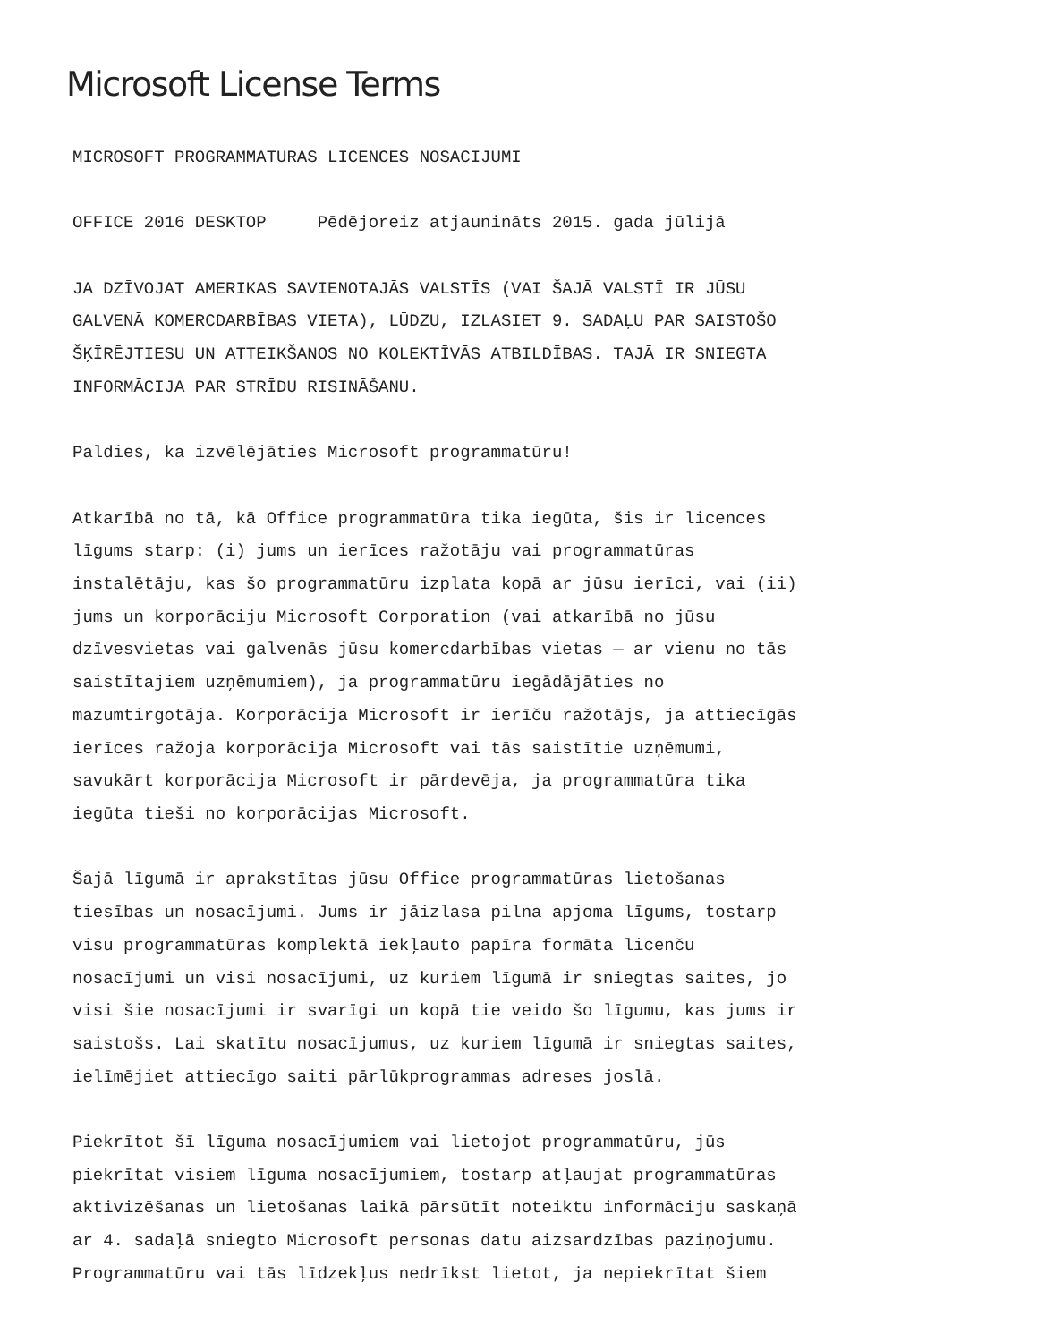Microsoft License Terms
MICROSOFT PROGRAMMATŪRAS LICENCES NOSACĪJUMI
OFFICE 2016 DESKTOP Pēdējoreiz atjaunināts 2015. gada jūlijā
JA DZĪVOJAT AMERIKAS SAVIENOTAJĀS VALSTĪS (VAI ŠAJĀ VALSTĪ IR JŪSU GALVENĀ KOMERCDARBĪBAS VIETA), LŪDZU, IZLASIET 9. SADAĻU PAR SAISTOŠO ŠĶĪRĒJTIESU UN ATTEIKŠANOS NO KOLEKTĪVĀS ATBILDĪBAS. TAJĀ IR SNIEGTA INFORMĀCIJA PAR STRĪDU RISINĀŠANU.
Paldies, ka izvēlējāties Microsoft programmatūru!
Atkarībā no tā, kā Office programmatūra tika iegūta, šis ir licences līgums starp: (i) jums un ierīces ražotāju vai programmatūras instalētāju, kas šo programmatūru izplata kopā ar jūsu ierīci, vai (ii) jums un korporāciju Microsoft Corporation (vai atkarībā no jūsu dzīvesvietas vai galvenās jūsu komercdarbības vietas — ar vienu no tās saistītajiem uzņēmumiem), ja programmatūru iegādājāties no mazumtirgotāja. Korporācija Microsoft ir ierīču ražotājs, ja attiecīgās ierīces ražoja korporācija Microsoft vai tās saistītie uzņēmumi, savukārt korporācija Microsoft ir pārdevēja, ja programmatūra tika iegūta tieši no korporācijas Microsoft.
Šajā līgumā ir aprakstītas jūsu Office programmatūras lietošanas tiesības un nosacījumi. Jums ir jāizlasa pilna apjoma līgums, tostarp visu programmatūras komplektā iekļauto papīra formāta licenču nosacījumi un visi nosacījumi, uz kuriem līgumā ir sniegtas saites, jo visi šie nosacījumi ir svarīgi un kopā tie veido šo līgumu, kas jums ir saistošs. Lai skatītu nosacījumus, uz kuriem līgumā ir sniegtas saites, ielīmējiet attiecīgo saiti pārlūkprogrammas adreses joslā.
Piekrītot šī līguma nosacījumiem vai lietojot programmatūru, jūs piekrītat visiem līguma nosacījumiem, tostarp atļaujat programmatūras aktivizēšanas un lietošanas laikā pārsūtīt noteiktu informāciju saskaņā ar 4. sadaļā sniegto Microsoft personas datu aizsardzības paziņojumu. Programmatūru vai tās līdzekļus nedrīkst lietot, ja nepiekrītat šiem